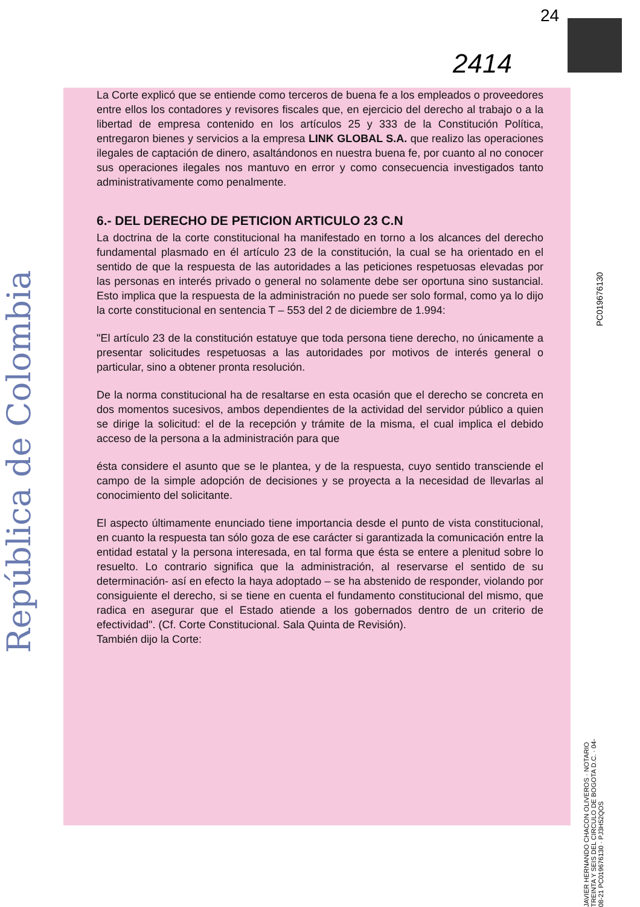República de Colombia
24
2414
La Corte explicó que se entiende como terceros de buena fe a los empleados o proveedores entre ellos los contadores y revisores fiscales que, en ejercicio del derecho al trabajo o a la libertad de empresa contenido en los artículos 25 y 333 de la Constitución Política, entregaron bienes y servicios a la empresa LINK GLOBAL S.A. que realizo las operaciones ilegales de captación de dinero, asaltándonos en nuestra buena fe, por cuanto al no conocer sus operaciones ilegales nos mantuvo en error y como consecuencia investigados tanto administrativamente como penalmente.
6.- DEL DERECHO DE PETICION ARTICULO 23 C.N
La doctrina de la corte constitucional ha manifestado en torno a los alcances del derecho fundamental plasmado en él artículo 23 de la constitución, la cual se ha orientado en el sentido de que la respuesta de las autoridades a las peticiones respetuosas elevadas por las personas en interés privado o general no solamente debe ser oportuna sino sustancial. Esto implica que la respuesta de la administración no puede ser solo formal, como ya lo dijo la corte constitucional en sentencia T – 553 del 2 de diciembre de 1.994:
"El artículo 23 de la constitución estatuye que toda persona tiene derecho, no únicamente a presentar solicitudes respetuosas a las autoridades por motivos de interés general o particular, sino a obtener pronta resolución.
De la norma constitucional ha de resaltarse en esta ocasión que el derecho se concreta en dos momentos sucesivos, ambos dependientes de la actividad del servidor público a quien se dirige la solicitud: el de la recepción y trámite de la misma, el cual implica el debido acceso de la persona a la administración para que
ésta considere el asunto que se le plantea, y de la respuesta, cuyo sentido transciende el campo de la simple adopción de decisiones y se proyecta a la necesidad de llevarlas al conocimiento del solicitante.
El aspecto últimamente enunciado tiene importancia desde el punto de vista constitucional, en cuanto la respuesta tan sólo goza de ese carácter si garantizada la comunicación entre la entidad estatal y la persona interesada, en tal forma que ésta se entere a plenitud sobre lo resuelto. Lo contrario significa que la administración, al reservarse el sentido de su determinación- así en efecto la haya adoptado – se ha abstenido de responder, violando por consiguiente el derecho, si se tiene en cuenta el fundamento constitucional del mismo, que radica en asegurar que el Estado atiende a los gobernados dentro de un criterio de efectividad". (Cf. Corte Constitucional. Sala Quinta de Revisión).
También dijo la Corte:
PC019676130
JAVIER HERNANDO CHACON OLIVEROS · NOTARIO TREINTA Y SEIS DEL CIRCULO DE BOGOTA D.C. · 04-08-21 PC019676130 · PJ3H52QOS